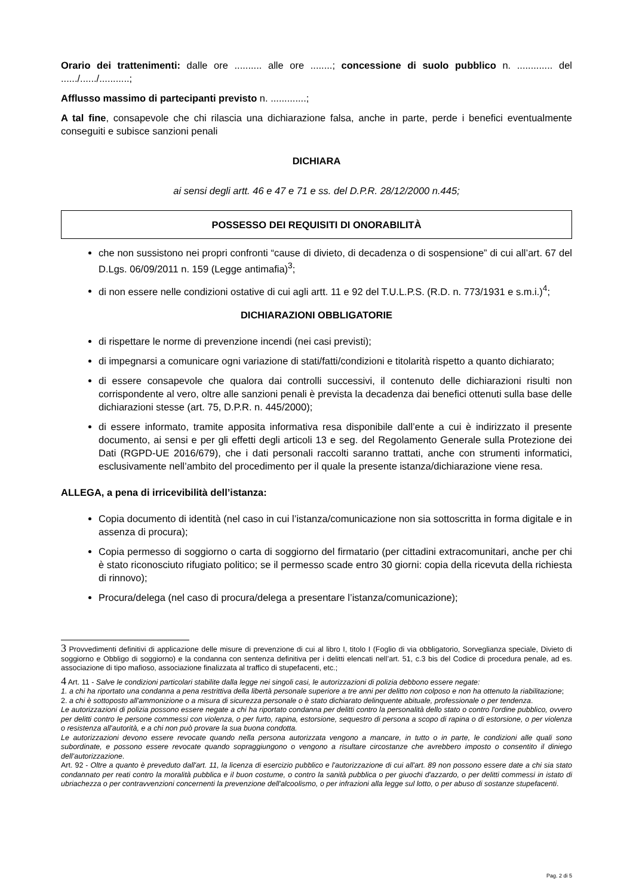Orario dei trattenimenti: dalle ore .......... alle ore ........; concessione di suolo pubblico n. ............. del ....../....../...........;
Afflusso massimo di partecipanti previsto n. .............;
A tal fine, consapevole che chi rilascia una dichiarazione falsa, anche in parte, perde i benefici eventualmente conseguiti e subisce sanzioni penali
DICHIARA
ai sensi degli artt. 46 e 47 e 71 e ss. del D.P.R. 28/12/2000 n.445;
POSSESSO DEI REQUISITI DI ONORABILITÀ
che non sussistono nei propri confronti “cause di divieto, di decadenza o di sospensione” di cui all’art. 67 del D.Lgs. 06/09/2011 n. 159 (Legge antimafia)<sup>3</sup>;
di non essere nelle condizioni ostative di cui agli artt. 11 e 92 del T.U.L.P.S. (R.D. n. 773/1931 e s.m.i.)<sup>4</sup>;
DICHIARAZIONI OBBLIGATORIE
di rispettare le norme di prevenzione incendi (nei casi previsti);
di impegnarsi a comunicare ogni variazione di stati/fatti/condizioni e titolarità rispetto a quanto dichiarato;
di essere consapevole che qualora dai controlli successivi, il contenuto delle dichiarazioni risulti non corrispondente al vero, oltre alle sanzioni penali è prevista la decadenza dai benefici ottenuti sulla base delle dichiarazioni stesse (art. 75, D.P.R. n. 445/2000);
di essere informato, tramite apposita informativa resa disponibile dall’ente a cui è indirizzato il presente documento, ai sensi e per gli effetti degli articoli 13 e seg. del Regolamento Generale sulla Protezione dei Dati (RGPD-UE 2016/679), che i dati personali raccolti saranno trattati, anche con strumenti informatici, esclusivamente nell’ambito del procedimento per il quale la presente istanza/dichiarazione viene resa.
ALLEGA, a pena di irricevibilità dell’istanza:
Copia documento di identità (nel caso in cui l’istanza/comunicazione non sia sottoscritta in forma digitale e in assenza di procura);
Copia permesso di soggiorno o carta di soggiorno del firmatario (per cittadini extracomunitari, anche per chi è stato riconosciuto rifugiato politico; se il permesso scade entro 30 giorni: copia della ricevuta della richiesta di rinnovo);
Procura/delega (nel caso di procura/delega a presentare l’istanza/comunicazione);
3 Provvedimenti definitivi di applicazione delle misure di prevenzione di cui al libro I, titolo I (Foglio di via obbligatorio, Sorveglianza speciale, Divieto di soggiorno e Obbligo di soggiorno) e la condanna con sentenza definitiva per i delitti elencati nell’art. 51, c.3 bis del Codice di procedura penale, ad es. associazione di tipo mafioso, associazione finalizzata al traffico di stupefacenti, etc.;
4 Art. 11 - Salve le condizioni particolari stabilite dalla legge nei singoli casi, le autorizzazioni di polizia debbono essere negate:
1. a chi ha riportato una condanna a pena restrittiva della libertà personale superiore a tre anni per delitto non colposo e non ha ottenuto la riabilitazione;
2. a chi è sottoposto all'ammonizione o a misura di sicurezza personale o è stato dichiarato delinquente abituale, professionale o per tendenza.
Le autorizzazioni di polizia possono essere negate a chi ha riportato condanna per delitti contro la personalità dello stato o contro l'ordine pubblico, ovvero per delitti contro le persone commessi con violenza, o per furto, rapina, estorsione, sequestro di persona a scopo di rapina o di estorsione, o per violenza o resistenza all'autorità, e a chi non può provare la sua buona condotta.
Le autorizzazioni devono essere revocate quando nella persona autorizzata vengono a mancare, in tutto o in parte, le condizioni alle quali sono subordinate, e possono essere revocate quando sopraggiungono o vengono a risultare circostanze che avrebbero imposto o consentito il diniego dell’autorizzazione.
Art. 92 - Oltre a quanto è preveduto dall'art. 11, la licenza di esercizio pubblico e l'autorizzazione di cui all'art. 89 non possono essere date a chi sia stato condannato per reati contro la moralità pubblica e il buon costume, o contro la sanità pubblica o per giuochi d'azzardo, o per delitti commessi in istato di ubriachezza o per contravvenzioni concernenti la prevenzione dell'alcoolismo, o per infrazioni alla legge sul lotto, o per abuso di sostanze stupefacenti.
Pag. 2 di 5